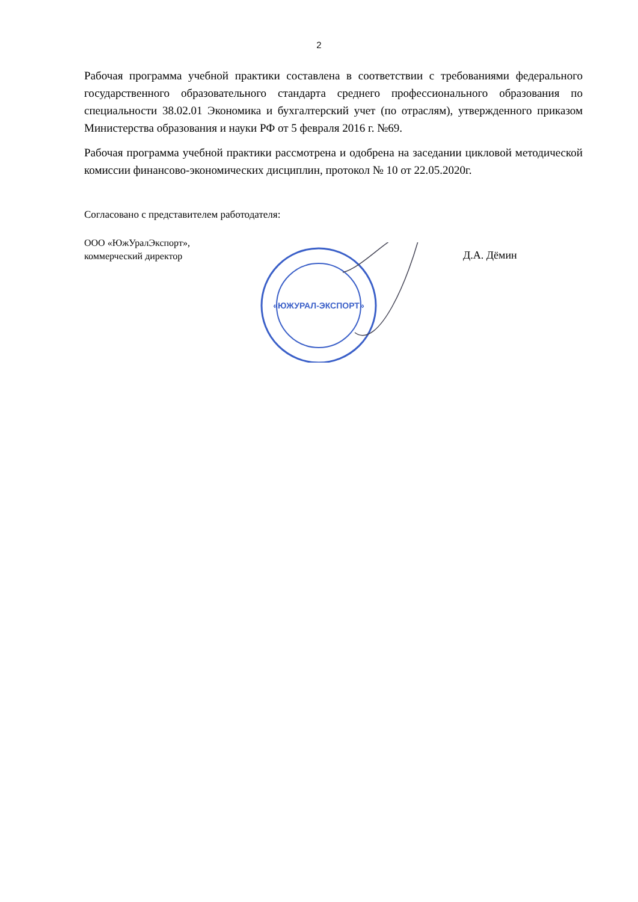2
Рабочая программа учебной практики составлена в соответствии с требованиями федерального государственного образовательного стандарта среднего профессионального образования по специальности 38.02.01 Экономика и бухгалтерский учет (по отраслям), утвержденного приказом Министерства образования и науки РФ от 5 февраля 2016 г. №69.
Рабочая программа учебной практики рассмотрена и одобрена на заседании цикловой методической комиссии финансово-экономических дисциплин, протокол № 10 от 22.05.2020г.
Согласовано с представителем работодателя:
ООО «ЮжУралЭкспорт»,
коммерческий директор
«ЮЖУРАЛ-ЭКСПОРТ»
Д.А. Дёмин